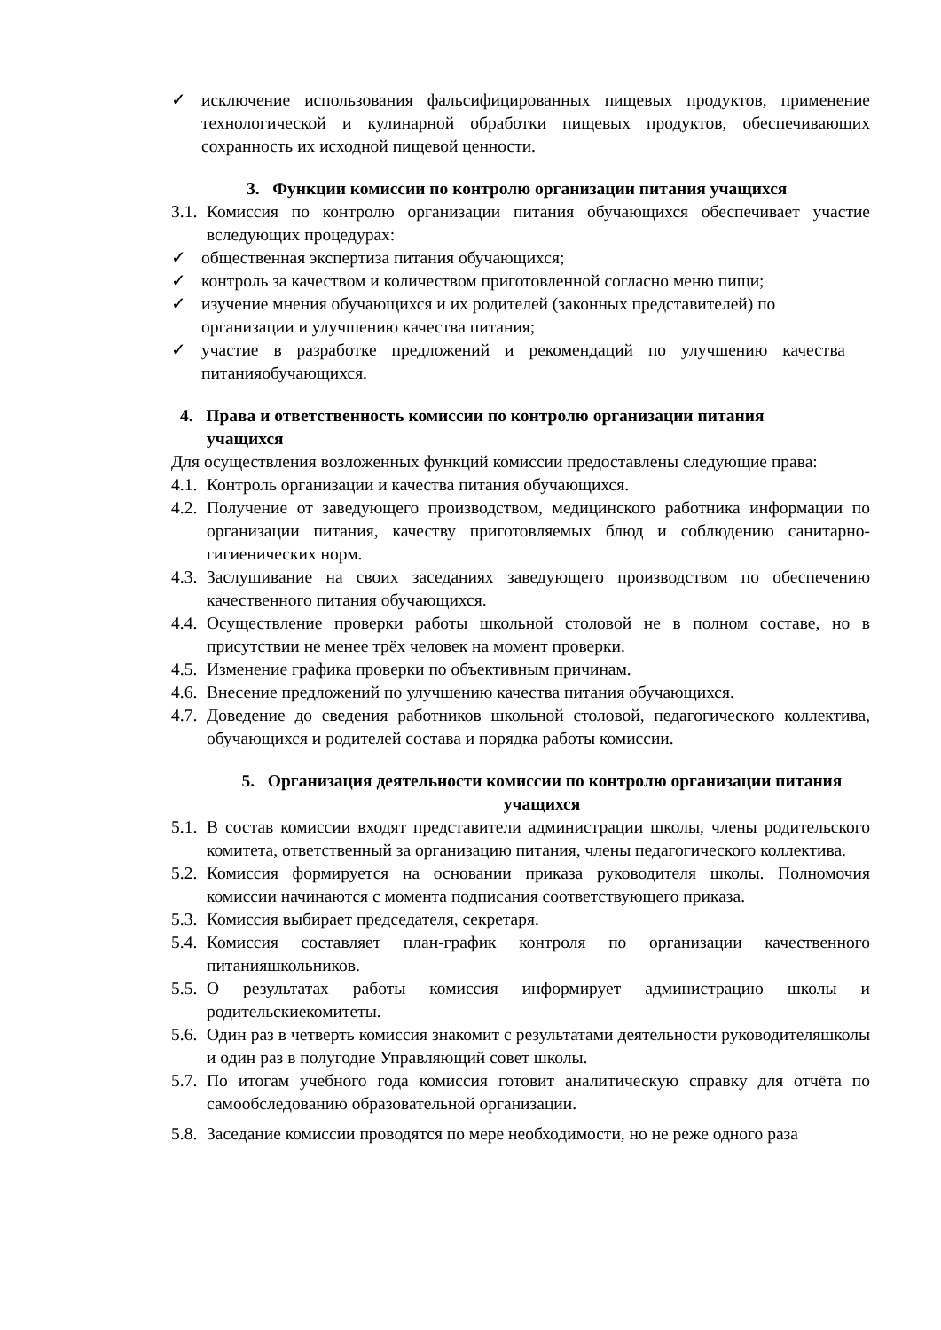✓ исключение использования фальсифицированных пищевых продуктов, применение технологической и кулинарной обработки пищевых продуктов, обеспечивающих сохранность их исходной пищевой ценности.
3. Функции комиссии по контролю организации питания учащихся
3.1. Комиссия по контролю организации питания обучающихся обеспечивает участие вследующих процедурах:
✓ общественная экспертиза питания обучающихся;
✓ контроль за качеством и количеством приготовленной согласно меню пищи;
✓ изучение мнения обучающихся и их родителей (законных представителей) по организации и улучшению качества питания;
✓ участие в разработке предложений и рекомендаций по улучшению качества питанияобучающихся.
4. Права и ответственность комиссии по контролю организации питания
учащихся
Для осуществления возложенных функций комиссии предоставлены следующие права:
4.1. Контроль организации и качества питания обучающихся.
4.2. Получение от заведующего производством, медицинского работника информации по организации питания, качеству приготовляемых блюд и соблюдению санитарно- гигиенических норм.
4.3. Заслушивание на своих заседаниях заведующего производством по обеспечению качественного питания обучающихся.
4.4. Осуществление проверки работы школьной столовой не в полном составе, но в присутствии не менее трёх человек на момент проверки.
4.5. Изменение графика проверки по объективным причинам.
4.6. Внесение предложений по улучшению качества питания обучающихся.
4.7. Доведение до сведения работников школьной столовой, педагогического коллектива, обучающихся и родителей состава и порядка работы комиссии.
5. Организация деятельности комиссии по контролю организации питания учащихся
5.1. В состав комиссии входят представители администрации школы, члены родительского комитета, ответственный за организацию питания, члены педагогического коллектива.
5.2. Комиссия формируется на основании приказа руководителя школы. Полномочия комиссии начинаются с момента подписания соответствующего приказа.
5.3. Комиссия выбирает председателя, секретаря.
5.4. Комиссия составляет план-график контроля по организации качественного питанияшкольников.
5.5. О результатах работы комиссия информирует администрацию школы и родительскиекомитеты.
5.6. Один раз в четверть комиссия знакомит с результатами деятельности руководителяшколы и один раз в полугодие Управляющий совет школы.
5.7. По итогам учебного года комиссия готовит аналитическую справку для отчёта по самообследованию образовательной организации.
5.8. Заседание комиссии проводятся по мере необходимости, но не реже одного раза